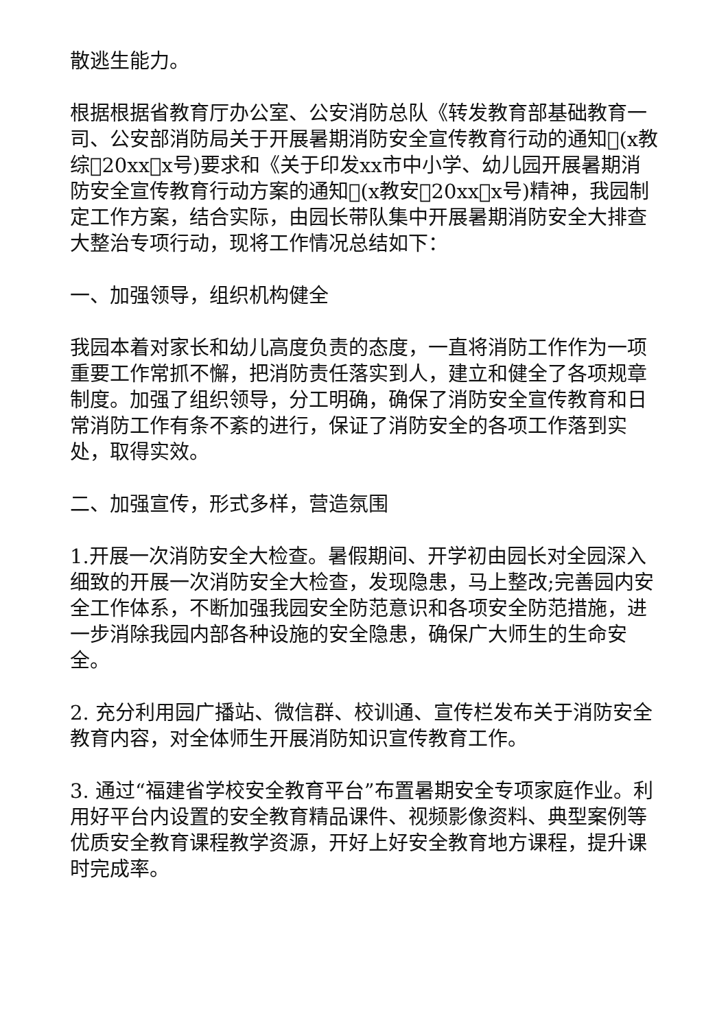散逃生能力。
根据根据省教育厅办公室、公安消防总队《转发教育部基础教育一司、公安部消防局关于开展暑期消防安全宣传教育行动的通知􏰀(x教综􏰀20xx􏰀x号)要求和《关于印发xx市中小学、幼儿园开展暑期消防安全宣传教育行动方案的通知􏰀(x教安􏰀20xx􏰀x号)精神，我园制定工作方案，结合实际，由园长带队集中开展暑期消防安全大排查大整治专项行动，现将工作情况总结如下：
一、加强领导，组织机构健全
我园本着对家长和幼儿高度负责的态度，一直将消防工作作为一项重要工作常抓不懈，把消防责任落实到人，建立和健全了各项规章制度。加强了组织领导，分工明确，确保了消防安全宣传教育和日常消防工作有条不紊的进行，保证了消防安全的各项工作落到实处，取得实效。
二、加强宣传，形式多样，营造氛围
1.开展一次消防安全大检查。暑假期间、开学初由园长对全园深入细致的开展一次消防安全大检查，发现隐患，马上整改;完善园内安全工作体系，不断加强我园安全防范意识和各项安全防范措施，进一步消除我园内部各种设施的安全隐患，确保广大师生的生命安全。
2. 充分利用园广播站、微信群、校训通、宣传栏发布关于消防安全教育内容，对全体师生开展消防知识宣传教育工作。
3. 通过“福建省学校安全教育平台”布置暑期安全专项家庭作业。利用好平台内设置的安全教育精品课件、视频影像资料、典型案例等优质安全教育课程教学资源，开好上好安全教育地方课程，提升课时完成率。